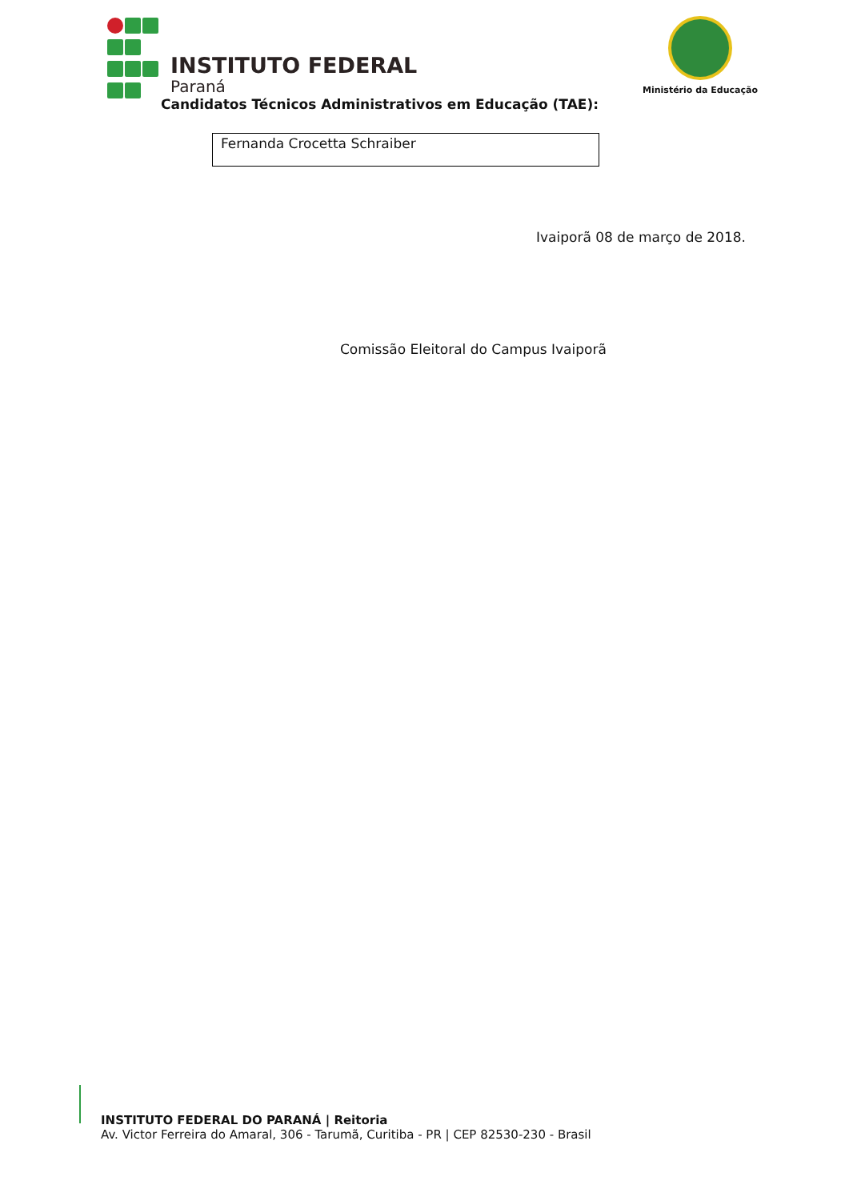INSTITUTO FEDERAL
Paraná
Ministério da Educação
Candidatos Técnicos Administrativos em Educação (TAE):
Fernanda Crocetta Schraiber
Ivaiporã 08 de março de 2018.
Comissão Eleitoral do Campus Ivaiporã
INSTITUTO FEDERAL DO PARANÁ | Reitoria
Av. Victor Ferreira do Amaral, 306 - Tarumã, Curitiba - PR | CEP 82530-230 - Brasil